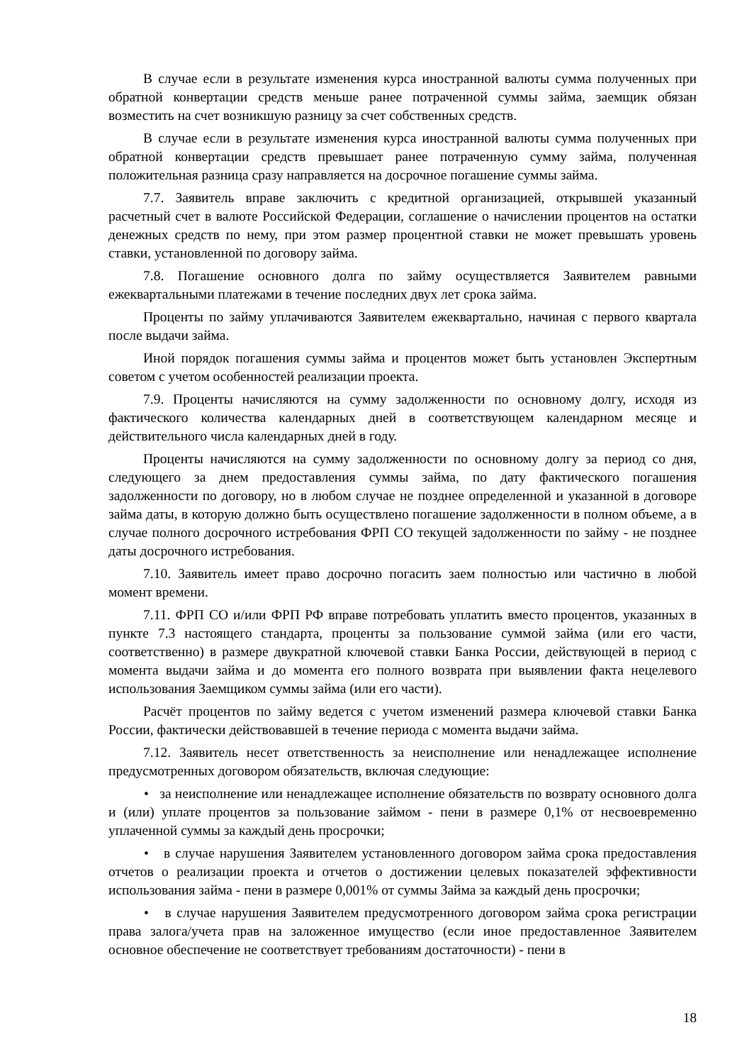В случае если в результате изменения курса иностранной валюты сумма полученных при обратной конвертации средств меньше ранее потраченной суммы займа, заемщик обязан возместить на счет возникшую разницу за счет собственных средств.
В случае если в результате изменения курса иностранной валюты сумма полученных при обратной конвертации средств превышает ранее потраченную сумму займа, полученная положительная разница сразу направляется на досрочное погашение суммы займа.
7.7. Заявитель вправе заключить с кредитной организацией, открывшей указанный расчетный счет в валюте Российской Федерации, соглашение о начислении процентов на остатки денежных средств по нему, при этом размер процентной ставки не может превышать уровень ставки, установленной по договору займа.
7.8. Погашение основного долга по займу осуществляется Заявителем равными ежеквартальными платежами в течение последних двух лет срока займа.
Проценты по займу уплачиваются Заявителем ежеквартально, начиная с первого квартала после выдачи займа.
Иной порядок погашения суммы займа и процентов может быть установлен Экспертным советом с учетом особенностей реализации проекта.
7.9. Проценты начисляются на сумму задолженности по основному долгу, исходя из фактического количества календарных дней в соответствующем календарном месяце и действительного числа календарных дней в году.
Проценты начисляются на сумму задолженности по основному долгу за период со дня, следующего за днем предоставления суммы займа, по дату фактического погашения задолженности по договору, но в любом случае не позднее определенной и указанной в договоре займа даты, в которую должно быть осуществлено погашение задолженности в полном объеме, а в случае полного досрочного истребования ФРП СО текущей задолженности по займу - не позднее даты досрочного истребования.
7.10. Заявитель имеет право досрочно погасить заем полностью или частично в любой момент времени.
7.11. ФРП СО и/или ФРП РФ вправе потребовать уплатить вместо процентов, указанных в пункте 7.3 настоящего стандарта, проценты за пользование суммой займа (или его части, соответственно) в размере двукратной ключевой ставки Банка России, действующей в период с момента выдачи займа и до момента его полного возврата при выявлении факта нецелевого использования Заемщиком суммы займа (или его части).
Расчёт процентов по займу ведется с учетом изменений размера ключевой ставки Банка России, фактически действовавшей в течение периода с момента выдачи займа.
7.12. Заявитель несет ответственность за неисполнение или ненадлежащее исполнение предусмотренных договором обязательств, включая следующие:
• за неисполнение или ненадлежащее исполнение обязательств по возврату основного долга и (или) уплате процентов за пользование займом - пени в размере 0,1% от несвоевременно уплаченной суммы за каждый день просрочки;
• в случае нарушения Заявителем установленного договором займа срока предоставления отчетов о реализации проекта и отчетов о достижении целевых показателей эффективности использования займа - пени в размере 0,001% от суммы Займа за каждый день просрочки;
• в случае нарушения Заявителем предусмотренного договором займа срока регистрации права залога/учета прав на заложенное имущество (если иное предоставленное Заявителем основное обеспечение не соответствует требованиям достаточности) - пени в
18